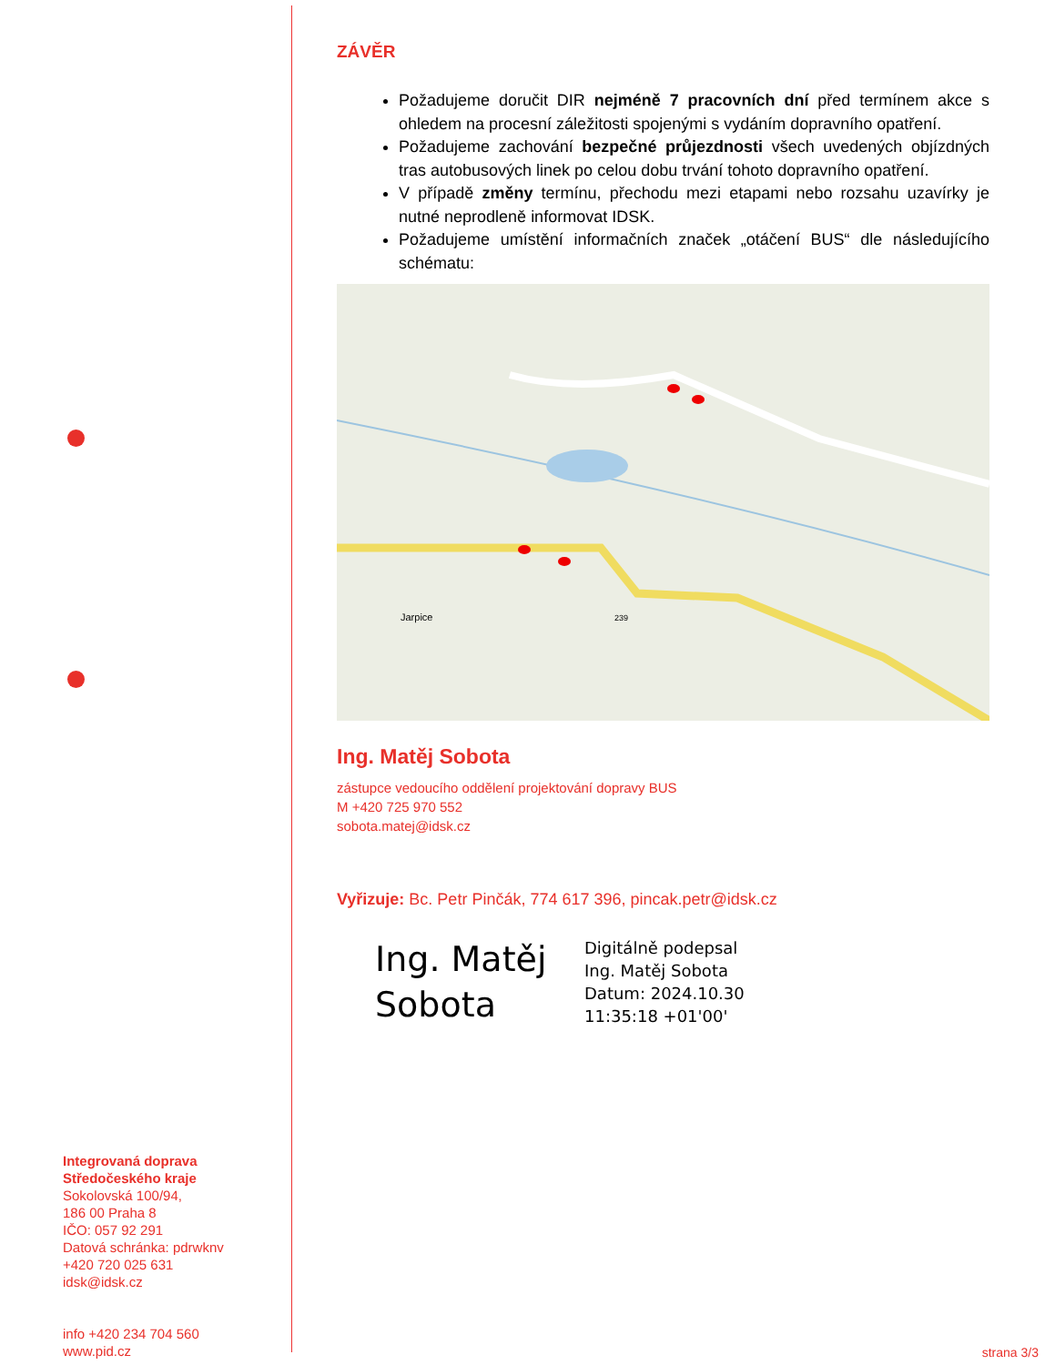ZÁVĚR
Požadujeme doručit DIR nejméně 7 pracovních dní před termínem akce s ohledem na procesní záležitosti spojenými s vydáním dopravního opatření.
Požadujeme zachování bezpečné průjezdnosti všech uvedených objízdných tras autobusových linek po celou dobu trvání tohoto dopravního opatření.
V případě změny termínu, přechodu mezi etapami nebo rozsahu uzavírky je nutné neprodleně informovat IDSK.
Požadujeme umístění informačních značek „otáčení BUS“ dle následujícího schématu:
Jarpice
239
Ing. Matěj Sobota
zástupce vedoucího oddělení projektování dopravy BUS
M +420 725 970 552
sobota.matej@idsk.cz
Vyřizuje: Bc. Petr Pinčák, 774 617 396, pincak.petr@idsk.cz
Ing. Matěj Sobota
Digitálně podepsal
Ing. Matěj Sobota
Datum: 2024.10.30
11:35:18 +01'00'
Integrovaná doprava
Středočeského kraje
Sokolovská 100/94,
186 00 Praha 8
IČO: 057 92 291
Datová schránka: pdrwknv
+420 720 025 631
idsk@idsk.cz
info +420 234 704 560
www.pid.cz
strana 3/3